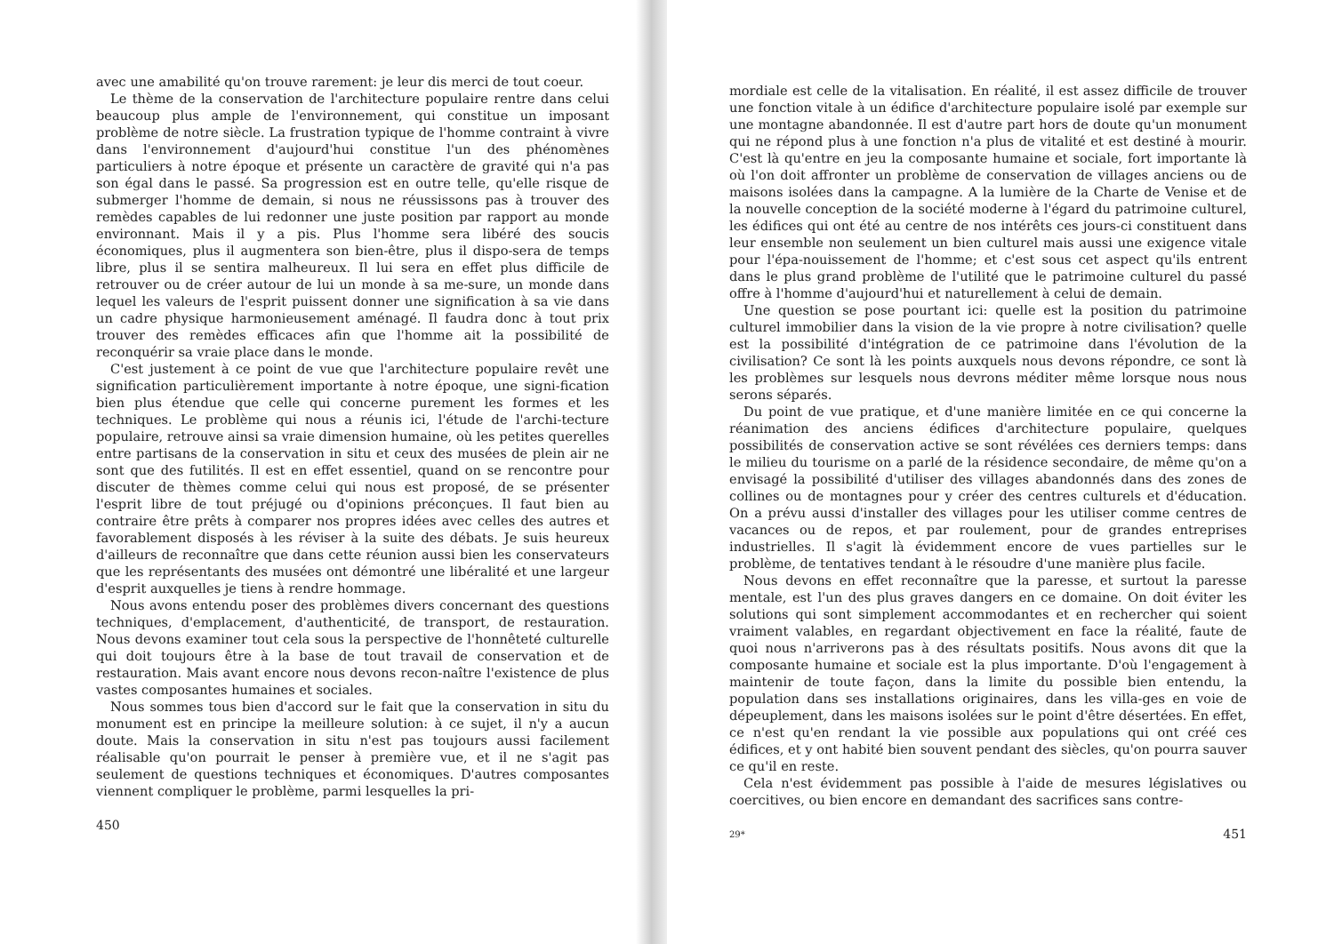avec une amabilité qu'on trouve rarement: je leur dis merci de tout coeur.
Le thème de la conservation de l'architecture populaire rentre dans celui beaucoup plus ample de l'environnement, qui constitue un imposant problème de notre siècle. La frustration typique de l'homme contraint à vivre dans l'environnement d'aujourd'hui constitue l'un des phénomènes particuliers à notre époque et présente un caractère de gravité qui n'a pas son égal dans le passé. Sa progression est en outre telle, qu'elle risque de submerger l'homme de demain, si nous ne réussissons pas à trouver des remèdes capables de lui redonner une juste position par rapport au monde environnant. Mais il y a pis. Plus l'homme sera libéré des soucis économiques, plus il augmentera son bien-être, plus il dispo-sera de temps libre, plus il se sentira malheureux. Il lui sera en effet plus difficile de retrouver ou de créer autour de lui un monde à sa me-sure, un monde dans lequel les valeurs de l'esprit puissent donner une signification à sa vie dans un cadre physique harmonieusement aménagé. Il faudra donc à tout prix trouver des remèdes efficaces afin que l'homme ait la possibilité de reconquérir sa vraie place dans le monde.
C'est justement à ce point de vue que l'architecture populaire revêt une signification particulièrement importante à notre époque, une signi-fication bien plus étendue que celle qui concerne purement les formes et les techniques. Le problème qui nous a réunis ici, l'étude de l'archi-tecture populaire, retrouve ainsi sa vraie dimension humaine, où les petites querelles entre partisans de la conservation in situ et ceux des musées de plein air ne sont que des futilités. Il est en effet essentiel, quand on se rencontre pour discuter de thèmes comme celui qui nous est proposé, de se présenter l'esprit libre de tout préjugé ou d'opinions préconçues. Il faut bien au contraire être prêts à comparer nos propres idées avec celles des autres et favorablement disposés à les réviser à la suite des débats. Je suis heureux d'ailleurs de reconnaître que dans cette réunion aussi bien les conservateurs que les représentants des musées ont démontré une libéralité et une largeur d'esprit auxquelles je tiens à rendre hommage.
Nous avons entendu poser des problèmes divers concernant des questions techniques, d'emplacement, d'authenticité, de transport, de restauration. Nous devons examiner tout cela sous la perspective de l'honnêteté culturelle qui doit toujours être à la base de tout travail de conservation et de restauration. Mais avant encore nous devons recon-naître l'existence de plus vastes composantes humaines et sociales.
Nous sommes tous bien d'accord sur le fait que la conservation in situ du monument est en principe la meilleure solution: à ce sujet, il n'y a aucun doute. Mais la conservation in situ n'est pas toujours aussi facilement réalisable qu'on pourrait le penser à première vue, et il ne s'agit pas seulement de questions techniques et économiques. D'autres composantes viennent compliquer le problème, parmi lesquelles la pri-
450
mordiale est celle de la vitalisation. En réalité, il est assez difficile de trouver une fonction vitale à un édifice d'architecture populaire isolé par exemple sur une montagne abandonnée. Il est d'autre part hors de doute qu'un monument qui ne répond plus à une fonction n'a plus de vitalité et est destiné à mourir. C'est là qu'entre en jeu la composante humaine et sociale, fort importante là où l'on doit affronter un problème de conservation de villages anciens ou de maisons isolées dans la campagne. A la lumière de la Charte de Venise et de la nouvelle conception de la société moderne à l'égard du patrimoine culturel, les édifices qui ont été au centre de nos intérêts ces jours-ci constituent dans leur ensemble non seulement un bien culturel mais aussi une exigence vitale pour l'épa-nouissement de l'homme; et c'est sous cet aspect qu'ils entrent dans le plus grand problème de l'utilité que le patrimoine culturel du passé offre à l'homme d'aujourd'hui et naturellement à celui de demain.
Une question se pose pourtant ici: quelle est la position du patrimoine culturel immobilier dans la vision de la vie propre à notre civilisation? quelle est la possibilité d'intégration de ce patrimoine dans l'évolution de la civilisation? Ce sont là les points auxquels nous devons répondre, ce sont là les problèmes sur lesquels nous devrons méditer même lorsque nous nous serons séparés.
Du point de vue pratique, et d'une manière limitée en ce qui concerne la réanimation des anciens édifices d'architecture populaire, quelques possibilités de conservation active se sont révélées ces derniers temps: dans le milieu du tourisme on a parlé de la résidence secondaire, de même qu'on a envisagé la possibilité d'utiliser des villages abandonnés dans des zones de collines ou de montagnes pour y créer des centres culturels et d'éducation. On a prévu aussi d'installer des villages pour les utiliser comme centres de vacances ou de repos, et par roulement, pour de grandes entreprises industrielles. Il s'agit là évidemment encore de vues partielles sur le problème, de tentatives tendant à le résoudre d'une manière plus facile.
Nous devons en effet reconnaître que la paresse, et surtout la paresse mentale, est l'un des plus graves dangers en ce domaine. On doit éviter les solutions qui sont simplement accommodantes et en rechercher qui soient vraiment valables, en regardant objectivement en face la réalité, faute de quoi nous n'arriverons pas à des résultats positifs. Nous avons dit que la composante humaine et sociale est la plus importante. D'où l'engagement à maintenir de toute façon, dans la limite du possible bien entendu, la population dans ses installations originaires, dans les villa-ges en voie de dépeuplement, dans les maisons isolées sur le point d'être désertées. En effet, ce n'est qu'en rendant la vie possible aux populations qui ont créé ces édifices, et y ont habité bien souvent pendant des siècles, qu'on pourra sauver ce qu'il en reste.
Cela n'est évidemment pas possible à l'aide de mesures législatives ou coercitives, ou bien encore en demandant des sacrifices sans contre-
29* 451